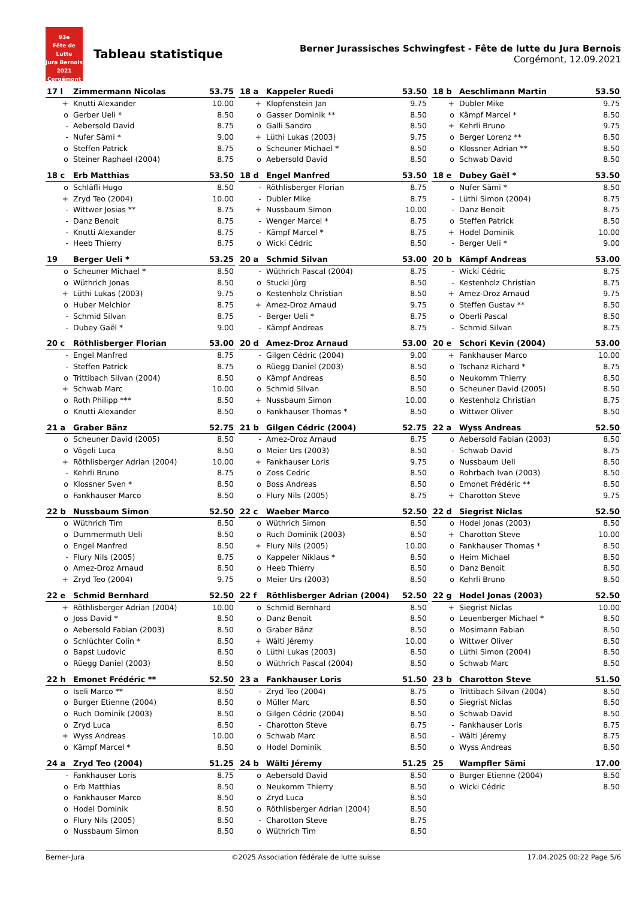93e
Fête de Lutte
Jura Bernois
2021
Corgémont
Tableau statistique
Berner Jurassisches Schwingfest - Fête de lutte du Jura Bernois
Corgémont, 12.09.2021
| 17 l | Zimmermann Nicolas | 53.75 |
| --- | --- | --- |
| + | Knutti Alexander | 10.00 |
| o | Gerber Ueli * | 8.50 |
| - | Aebersold David | 8.75 |
| - | Nufer Sämi * | 9.00 |
| o | Steffen Patrick | 8.75 |
| o | Steiner Raphael (2004) | 8.75 |
| 18 a | Kappeler Ruedi | 53.50 |
| --- | --- | --- |
| + | Klopfenstein Jan | 9.75 |
| o | Gasser Dominik ** | 8.50 |
| o | Galli Sandro | 8.50 |
| + | Lüthi Lukas (2003) | 9.75 |
| o | Scheuner Michael * | 8.50 |
| o | Aebersold David | 8.50 |
| 18 b | Aeschlimann Martin | 53.50 |
| --- | --- | --- |
| + | Dubler Mike | 9.75 |
| o | Kämpf Marcel * | 8.50 |
| + | Kehrli Bruno | 9.75 |
| o | Berger Lorenz ** | 8.50 |
| o | Klossner Adrian ** | 8.50 |
| o | Schwab David | 8.50 |
| 18 c | Erb Matthias | 53.50 |
| --- | --- | --- |
| o | Schläfli Hugo | 8.50 |
| + | Zryd Teo (2004) | 10.00 |
| - | Wittwer Josias ** | 8.75 |
| - | Danz Benoit | 8.75 |
| - | Knutti Alexander | 8.75 |
| - | Heeb Thierry | 8.75 |
| 18 d | Engel Manfred | 53.50 |
| --- | --- | --- |
| - | Röthlisberger Florian | 8.75 |
| - | Dubler Mike | 8.75 |
| + | Nussbaum Simon | 10.00 |
| - | Wenger Marcel * | 8.75 |
| - | Kämpf Marcel * | 8.75 |
| o | Wicki Cédric | 8.50 |
| 18 e | Dubey Gaël * | 53.50 |
| --- | --- | --- |
| o | Nufer Sämi * | 8.50 |
| - | Lüthi Simon (2004) | 8.75 |
| - | Danz Benoit | 8.75 |
| o | Steffen Patrick | 8.50 |
| + | Hodel Dominik | 10.00 |
| - | Berger Ueli * | 9.00 |
| 19 | Berger Ueli * | 53.25 |
| --- | --- | --- |
| o | Scheuner Michael * | 8.50 |
| o | Wüthrich Jonas | 8.50 |
| + | Lüthi Lukas (2003) | 9.75 |
| o | Huber Melchior | 8.75 |
| - | Schmid Silvan | 8.75 |
| - | Dubey Gaël * | 9.00 |
| 20 a | Schmid Silvan | 53.00 |
| --- | --- | --- |
| - | Wüthrich Pascal (2004) | 8.75 |
| o | Stucki Jürg | 8.50 |
| o | Kestenholz Christian | 8.50 |
| + | Amez-Droz Arnaud | 9.75 |
| - | Berger Ueli * | 8.75 |
| - | Kämpf Andreas | 8.75 |
| 20 b | Kämpf Andreas | 53.00 |
| --- | --- | --- |
| - | Wicki Cédric | 8.75 |
| - | Kestenholz Christian | 8.75 |
| + | Amez-Droz Arnaud | 9.75 |
| o | Steffen Gustav ** | 8.50 |
| o | Oberli Pascal | 8.50 |
| - | Schmid Silvan | 8.75 |
| 20 c | Röthlisberger Florian | 53.00 |
| --- | --- | --- |
| - | Engel Manfred | 8.75 |
| - | Steffen Patrick | 8.75 |
| o | Trittibach Silvan (2004) | 8.50 |
| + | Schwab Marc | 10.00 |
| o | Roth Philipp *** | 8.50 |
| o | Knutti Alexander | 8.50 |
| 20 d | Amez-Droz Arnaud | 53.00 |
| --- | --- | --- |
| - | Gilgen Cédric (2004) | 9.00 |
| o | Rüegg Daniel (2003) | 8.50 |
| o | Kämpf Andreas | 8.50 |
| o | Schmid Silvan | 8.50 |
| + | Nussbaum Simon | 10.00 |
| o | Fankhauser Thomas * | 8.50 |
| 20 e | Schori Kevin (2004) | 53.00 |
| --- | --- | --- |
| + | Fankhauser Marco | 10.00 |
| o | Tschanz Richard * | 8.75 |
| o | Neukomm Thierry | 8.50 |
| o | Scheuner David (2005) | 8.50 |
| o | Kestenholz Christian | 8.75 |
| o | Wittwer Oliver | 8.50 |
| 21 a | Graber Bänz | 52.75 |
| --- | --- | --- |
| o | Scheuner David (2005) | 8.50 |
| o | Vögeli Luca | 8.50 |
| + | Röthlisberger Adrian (2004) | 10.00 |
| - | Kehrli Bruno | 8.75 |
| o | Klossner Sven * | 8.50 |
| o | Fankhauser Marco | 8.50 |
| 21 b | Gilgen Cédric (2004) | 52.75 |
| --- | --- | --- |
| - | Amez-Droz Arnaud | 8.75 |
| o | Meier Urs (2003) | 8.50 |
| + | Fankhauser Loris | 9.75 |
| o | Zoss Cedric | 8.50 |
| o | Boss Andreas | 8.50 |
| o | Flury Nils (2005) | 8.75 |
| 22 a | Wyss Andreas | 52.50 |
| --- | --- | --- |
| o | Aebersold Fabian (2003) | 8.50 |
| - | Schwab David | 8.75 |
| o | Nussbaum Ueli | 8.50 |
| o | Rohrbach Ivan (2003) | 8.50 |
| o | Emonet Frédéric ** | 8.50 |
| + | Charotton Steve | 9.75 |
| 22 b | Nussbaum Simon | 52.50 |
| --- | --- | --- |
| o | Wüthrich Tim | 8.50 |
| o | Dummermuth Ueli | 8.50 |
| o | Engel Manfred | 8.50 |
| - | Flury Nils (2005) | 8.75 |
| o | Amez-Droz Arnaud | 8.50 |
| + | Zryd Teo (2004) | 9.75 |
| 22 c | Waeber Marco | 52.50 |
| --- | --- | --- |
| o | Wüthrich Simon | 8.50 |
| o | Ruch Dominik (2003) | 8.50 |
| + | Flury Nils (2005) | 10.00 |
| o | Kappeler Niklaus * | 8.50 |
| o | Heeb Thierry | 8.50 |
| o | Meier Urs (2003) | 8.50 |
| 22 d | Siegrist Niclas | 52.50 |
| --- | --- | --- |
| o | Hodel Jonas (2003) | 8.50 |
| + | Charotton Steve | 10.00 |
| o | Fankhauser Thomas * | 8.50 |
| o | Heim Michael | 8.50 |
| o | Danz Benoit | 8.50 |
| o | Kehrli Bruno | 8.50 |
| 22 e | Schmid Bernhard | 52.50 |
| --- | --- | --- |
| + | Röthlisberger Adrian (2004) | 10.00 |
| o | Joss David * | 8.50 |
| o | Aebersold Fabian (2003) | 8.50 |
| o | Schlüchter Colin * | 8.50 |
| o | Bapst Ludovic | 8.50 |
| o | Rüegg Daniel (2003) | 8.50 |
| 22 f | Röthlisberger Adrian (2004) | 52.50 |
| --- | --- | --- |
| o | Schmid Bernhard | 8.50 |
| o | Danz Benoit | 8.50 |
| o | Graber Bänz | 8.50 |
| + | Wälti Jéremy | 10.00 |
| o | Lüthi Lukas (2003) | 8.50 |
| o | Wüthrich Pascal (2004) | 8.50 |
| 22 g | Hodel Jonas (2003) | 52.50 |
| --- | --- | --- |
| + | Siegrist Niclas | 10.00 |
| o | Leuenberger Michael * | 8.50 |
| o | Mosimann Fabian | 8.50 |
| o | Wittwer Oliver | 8.50 |
| o | Lüthi Simon (2004) | 8.50 |
| o | Schwab Marc | 8.50 |
| 22 h | Emonet Frédéric ** | 52.50 |
| --- | --- | --- |
| o | Iseli Marco ** | 8.50 |
| o | Burger Etienne (2004) | 8.50 |
| o | Ruch Dominik (2003) | 8.50 |
| o | Zryd Luca | 8.50 |
| + | Wyss Andreas | 10.00 |
| o | Kämpf Marcel * | 8.50 |
| 23 a | Fankhauser Loris | 51.50 |
| --- | --- | --- |
| - | Zryd Teo (2004) | 8.75 |
| o | Müller Marc | 8.50 |
| o | Gilgen Cédric (2004) | 8.50 |
| - | Charotton Steve | 8.75 |
| o | Schwab Marc | 8.50 |
| o | Hodel Dominik | 8.50 |
| 23 b | Charotton Steve | 51.50 |
| --- | --- | --- |
| o | Trittibach Silvan (2004) | 8.50 |
| o | Siegrist Niclas | 8.50 |
| o | Schwab David | 8.50 |
| - | Fankhauser Loris | 8.75 |
| - | Wälti Jéremy | 8.75 |
| o | Wyss Andreas | 8.50 |
| 24 a | Zryd Teo (2004) | 51.25 |
| --- | --- | --- |
| - | Fankhauser Loris | 8.75 |
| o | Erb Matthias | 8.50 |
| o | Fankhauser Marco | 8.50 |
| o | Hodel Dominik | 8.50 |
| o | Flury Nils (2005) | 8.50 |
| o | Nussbaum Simon | 8.50 |
| 24 b | Wälti Jéremy | 51.25 |
| --- | --- | --- |
| o | Aebersold David | 8.50 |
| o | Neukomm Thierry | 8.50 |
| o | Zryd Luca | 8.50 |
| o | Röthlisberger Adrian (2004) | 8.50 |
| - | Charotton Steve | 8.75 |
| o | Wüthrich Tim | 8.50 |
| 25 | Wampfler Sämi | 17.00 |
| --- | --- | --- |
| o | Burger Etienne (2004) | 8.50 |
| o | Wicki Cédric | 8.50 |
Berner-Jura ©2025 Association fédérale de lutte suisse 17.04.2025 00:22 Page 5/6